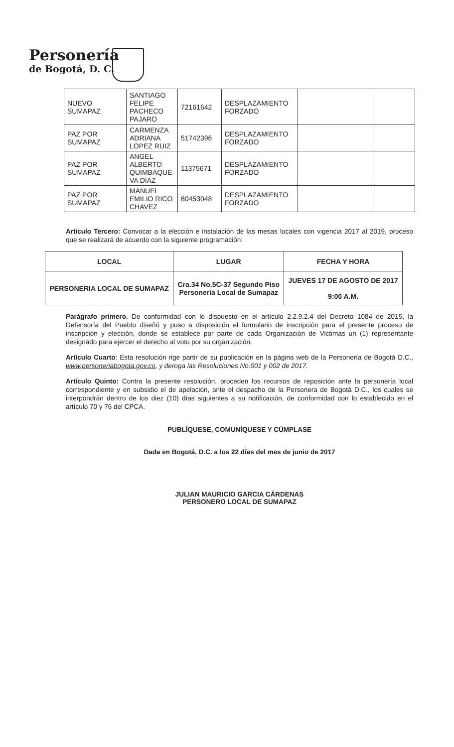Personería
de Bogotá, D. C.
| NUEVO SUMAPAZ | SANTIAGO FELIPE PACHECO PAJARO | 72161642 | DESPLAZAMIENTO FORZADO | | |
| PAZ POR SUMAPAZ | CARMENZA ADRIANA LOPEZ RUIZ | 51742396 | DESPLAZAMIENTO FORZADO | | |
| PAZ POR SUMAPAZ | ANGEL ALBERTO QUIMBAQUE VA DIAZ | 11375671 | DESPLAZAMIENTO FORZADO | | |
| PAZ POR SUMAPAZ | MANUEL EMILIO RICO CHAVEZ | 80453048 | DESPLAZAMIENTO FORZADO | | |
Artículo Tercero: Convocar a la elección e instalación de las mesas locales con vigencia 2017 al 2019, proceso que se realizará de acuerdo con la siguiente programación:
| LOCAL | LUGAR | FECHA Y HORA |
| --- | --- | --- |
| PERSONERIA LOCAL DE SUMAPAZ | Cra.34 No.5C-37 Segundo Piso Personería Local de Sumapaz | JUEVES 17 DE AGOSTO DE 2017 9:00 A.M. |
Parágrafo primero. De conformidad con lo dispuesto en el artículo 2.2.9.2.4 del Decreto 1084 de 2015, la Defensoría del Pueblo diseñó y puso a disposición el formulario de inscripción para el presente proceso de inscripción y elección, donde se establece por parte de cada Organización de Victimas un (1) representante designado para ejercer el derecho al voto por su organización.
Artículo Cuarto: Esta resolución rige partir de su publicación en la página web de la Personería de Bogotá D.C., www.personeriabogota.gov.co, y deroga las Resoluciones No.001 y 002 de 2017.
Artículo Quinto: Contra la presente resolución, proceden los recursos de reposición ante la personería local correspondiente y en subsidio el de apelación, ante el despacho de la Personera de Bogotá D.C., los cuales se interpondrán dentro de los diez (10) días siguientes a su notificación, de conformidad con lo establecido en el artículo 70 y 76 del CPCA.
PUBLÍQUESE, COMUNÍQUESE Y CÚMPLASE
Dada en Bogotá, D.C. a los 22 días del mes de junio de 2017
JULIAN MAURICIO GARCIA CÁRDENAS
PERSONERO LOCAL DE SUMAPAZ